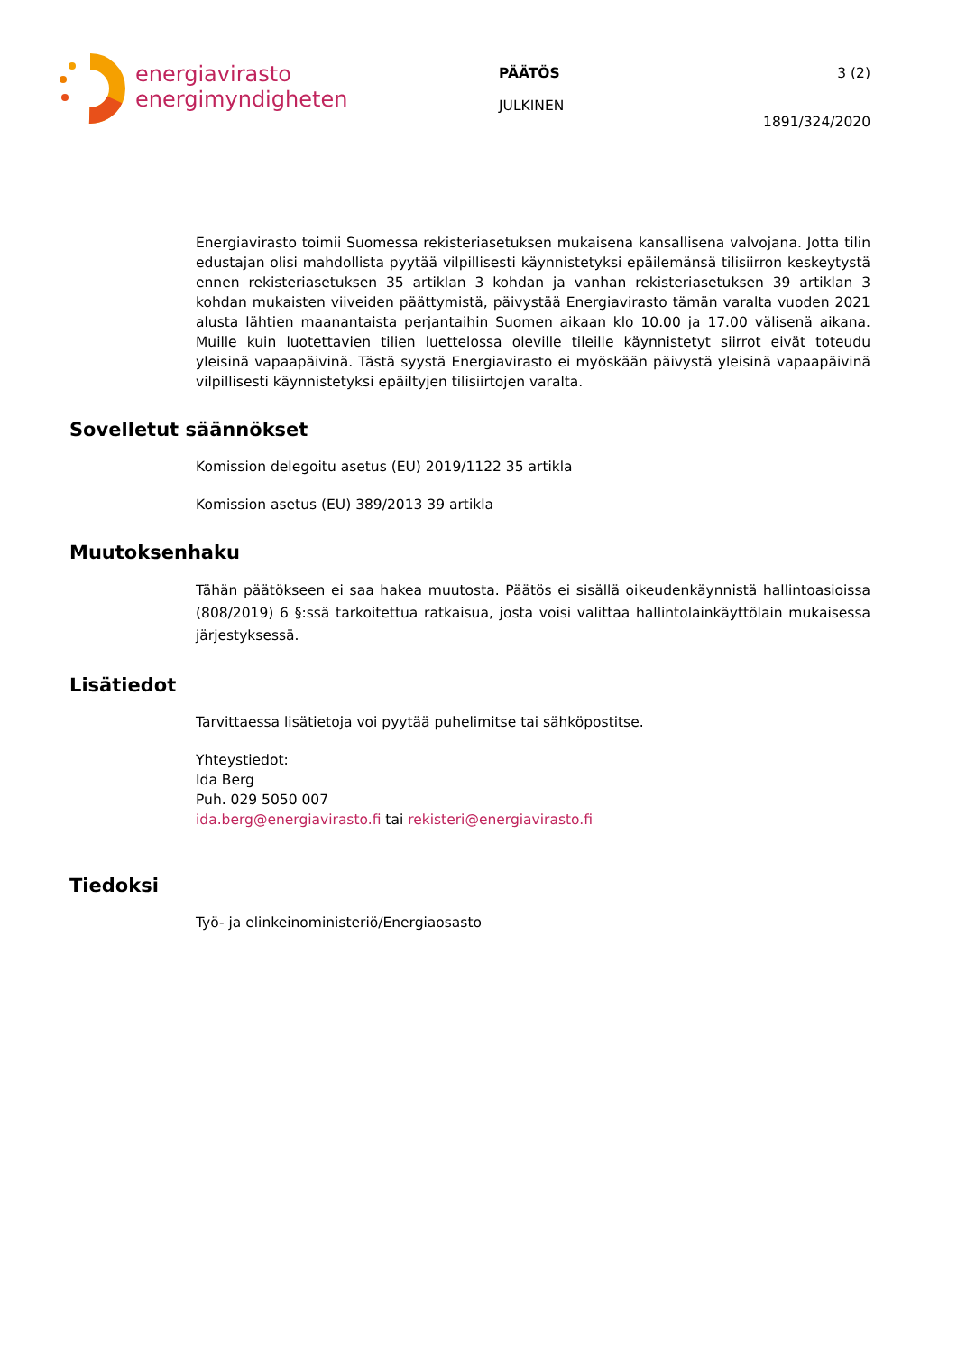energiavirasto
energimyndigheten
PÄÄTÖS
JULKINEN
3 (2)
1891/324/2020
Energiavirasto toimii Suomessa rekisteriasetuksen mukaisena kansallisena valvojana. Jotta tilin edustajan olisi mahdollista pyytää vilpillisesti käynnistetyksi epäilemänsä tilisiirron keskeytystä ennen rekisteriasetuksen 35 artiklan 3 kohdan ja vanhan rekisteriasetuksen 39 artiklan 3 kohdan mukaisten viiveiden päättymistä, päivystää Energiavirasto tämän varalta vuoden 2021 alusta lähtien maanantaista perjantaihin Suomen aikaan klo 10.00 ja 17.00 välisenä aikana. Muille kuin luotettavien tilien luettelossa oleville tileille käynnistetyt siirrot eivät toteudu yleisinä vapaapäivinä. Tästä syystä Energiavirasto ei myöskään päivystä yleisinä vapaapäivinä vilpillisesti käynnistetyksi epäiltyjen tilisiirtojen varalta.
Sovelletut säännökset
Komission delegoitu asetus (EU) 2019/1122 35 artikla
Komission asetus (EU) 389/2013 39 artikla
Muutoksenhaku
Tähän päätökseen ei saa hakea muutosta. Päätös ei sisällä oikeudenkäynnistä hallintoasioissa (808/2019) 6 §:ssä tarkoitettua ratkaisua, josta voisi valittaa hallintolainkäyttölain mukaisessa järjestyksessä.
Lisätiedot
Tarvittaessa lisätietoja voi pyytää puhelimitse tai sähköpostitse.
Yhteystiedot:
Ida Berg
Puh. 029 5050 007
ida.berg@energiavirasto.fi tai rekisteri@energiavirasto.fi
Tiedoksi
Työ- ja elinkeinoministeriö/Energiaosasto